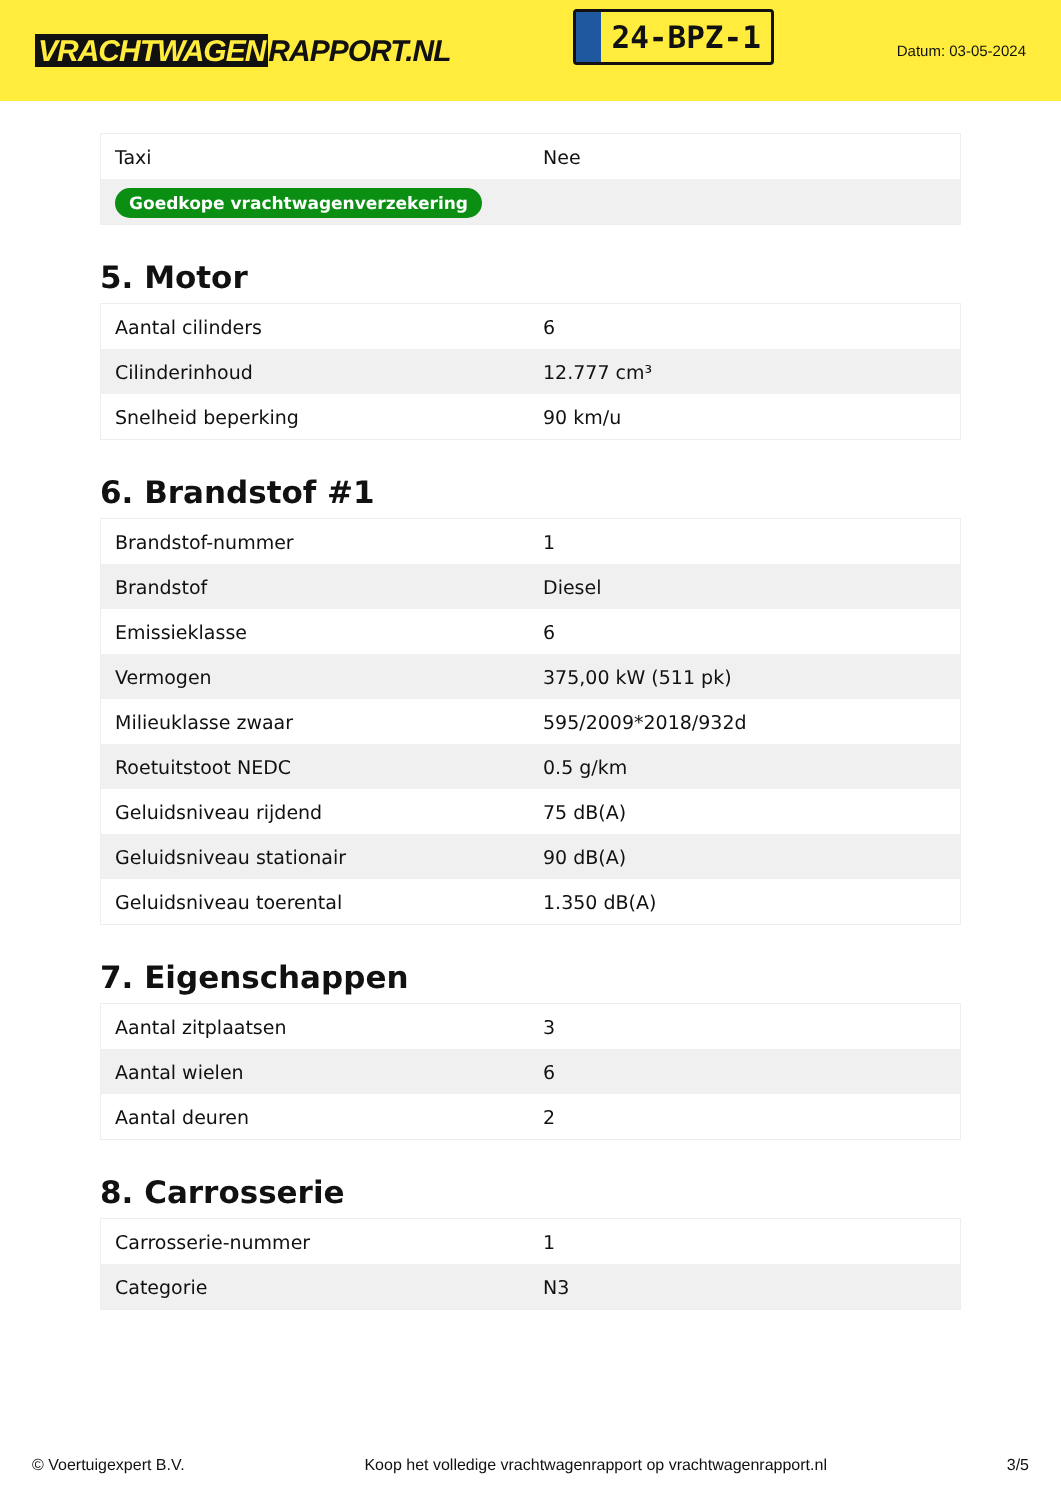VRACHTWAGEN RAPPORT.NL
24-BPZ-1
Datum: 03-05-2024
| Taxi | Nee |
| Goedkope vrachtwagenverzekering | |
5. Motor
| Aantal cilinders | 6 |
| Cilinderinhoud | 12.777 cm³ |
| Snelheid beperking | 90 km/u |
6. Brandstof #1
| Brandstof-nummer | 1 |
| Brandstof | Diesel |
| Emissieklasse | 6 |
| Vermogen | 375,00 kW (511 pk) |
| Milieuklasse zwaar | 595/2009*2018/932d |
| Roetuitstoot NEDC | 0.5 g/km |
| Geluidsniveau rijdend | 75 dB(A) |
| Geluidsniveau stationair | 90 dB(A) |
| Geluidsniveau toerental | 1.350 dB(A) |
7. Eigenschappen
| Aantal zitplaatsen | 3 |
| Aantal wielen | 6 |
| Aantal deuren | 2 |
8. Carrosserie
| Carrosserie-nummer | 1 |
| Categorie | N3 |
© Voertuigexpert B.V. Koop het volledige vrachtwagenrapport op vrachtwagenrapport.nl 3/5